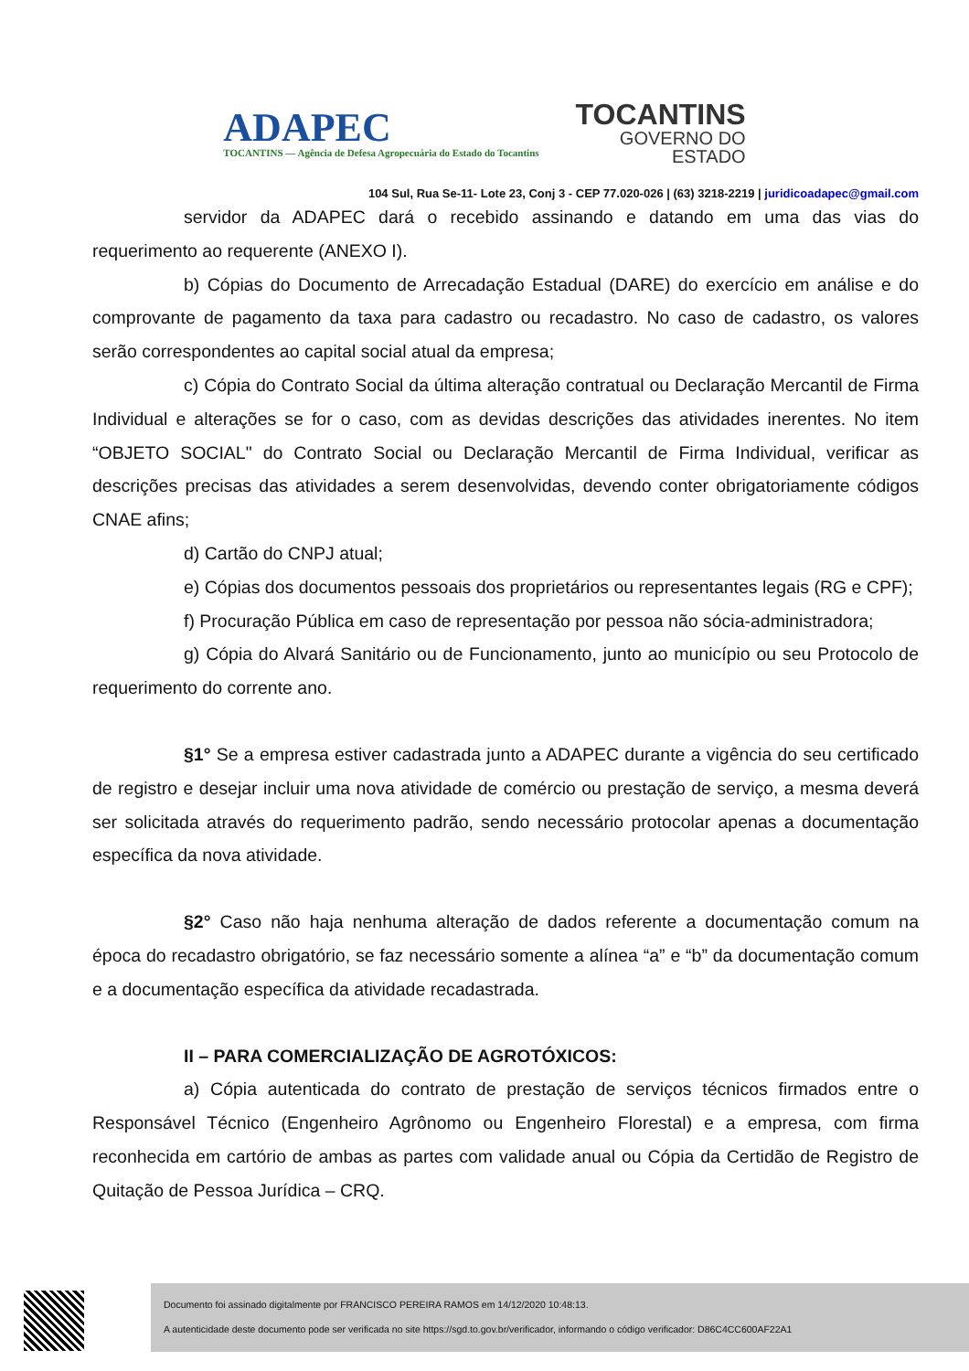ADAPEC
TOCANTINS — Agência de Defesa Agropecuária do Estado do Tocantins
TOCANTINS
GOVERNO DO
ESTADO
104 Sul, Rua Se-11- Lote 23, Conj 3 - CEP 77.020-026 | (63) 3218-2219 | juridicoadapec@gmail.com
servidor da ADAPEC dará o recebido assinando e datando em uma das vias do requerimento ao requerente (ANEXO I).
b) Cópias do Documento de Arrecadação Estadual (DARE) do exercício em análise e do comprovante de pagamento da taxa para cadastro ou recadastro. No caso de cadastro, os valores serão correspondentes ao capital social atual da empresa;
c) Cópia do Contrato Social da última alteração contratual ou Declaração Mercantil de Firma Individual e alterações se for o caso, com as devidas descrições das atividades inerentes. No item “OBJETO SOCIAL" do Contrato Social ou Declaração Mercantil de Firma Individual, verificar as descrições precisas das atividades a serem desenvolvidas, devendo conter obrigatoriamente códigos CNAE afins;
d) Cartão do CNPJ atual;
e) Cópias dos documentos pessoais dos proprietários ou representantes legais (RG e CPF);
f) Procuração Pública em caso de representação por pessoa não sócia-administradora;
g) Cópia do Alvará Sanitário ou de Funcionamento, junto ao município ou seu Protocolo de requerimento do corrente ano.
§1° Se a empresa estiver cadastrada junto a ADAPEC durante a vigência do seu certificado de registro e desejar incluir uma nova atividade de comércio ou prestação de serviço, a mesma deverá ser solicitada através do requerimento padrão, sendo necessário protocolar apenas a documentação específica da nova atividade.
§2° Caso não haja nenhuma alteração de dados referente a documentação comum na época do recadastro obrigatório, se faz necessário somente a alínea “a” e “b” da documentação comum e a documentação específica da atividade recadastrada.
II – PARA COMERCIALIZAÇÃO DE AGROTÓXICOS:
a) Cópia autenticada do contrato de prestação de serviços técnicos firmados entre o Responsável Técnico (Engenheiro Agrônomo ou Engenheiro Florestal) e a empresa, com firma reconhecida em cartório de ambas as partes com validade anual ou Cópia da Certidão de Registro de Quitação de Pessoa Jurídica – CRQ.
Documento foi assinado digitalmente por FRANCISCO PEREIRA RAMOS em 14/12/2020 10:48:13.
A autenticidade deste documento pode ser verificada no site https://sgd.to.gov.br/verificador, informando o código verificador: D86C4CC600AF22A1